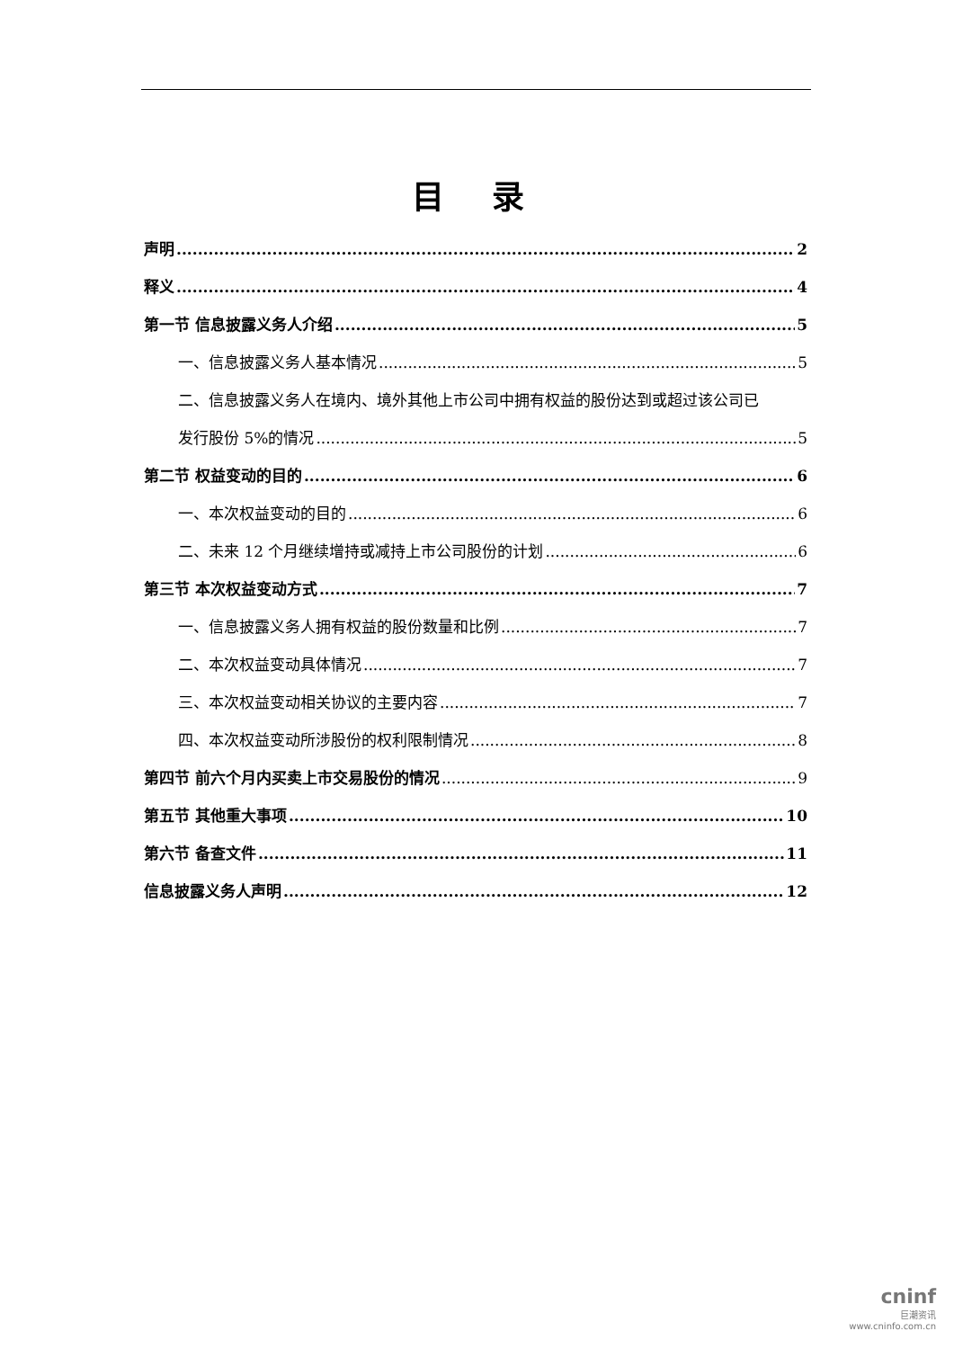目 录
声明 2
释义 4
第一节 信息披露义务人介绍 5
一、信息披露义务人基本情况 5
二、信息披露义务人在境内、境外其他上市公司中拥有权益的股份达到或超过该公司已
发行股份 5%的情况 5
第二节 权益变动的目的 6
一、本次权益变动的目的 6
二、未来 12 个月继续增持或减持上市公司股份的计划 6
第三节 本次权益变动方式 7
一、信息披露义务人拥有权益的股份数量和比例 7
二、本次权益变动具体情况 7
三、本次权益变动相关协议的主要内容 7
四、本次权益变动所涉股份的权利限制情况 8
第四节 前六个月内买卖上市交易股份的情况 9
第五节 其他重大事项 10
第六节 备查文件 11
信息披露义务人声明 12
cninf
巨潮资讯
www.cninfo.com.cn